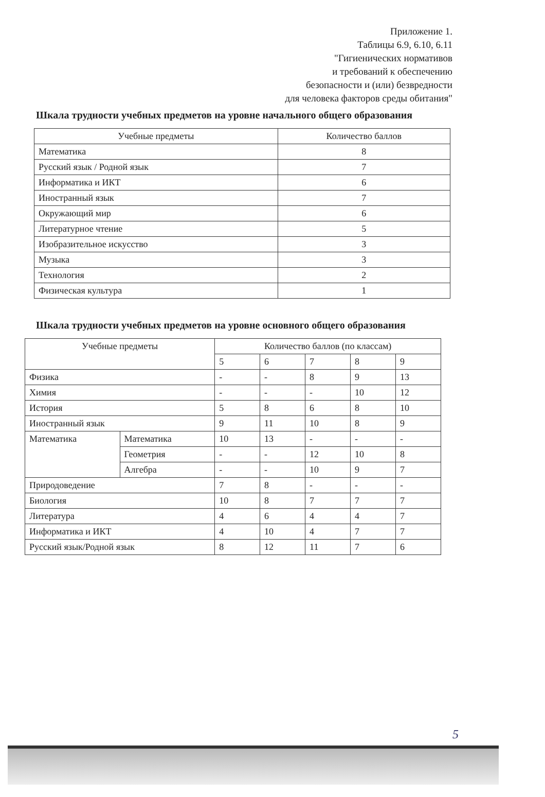Приложение 1.
Таблицы 6.9, 6.10, 6.11
"Гигиенических нормативов
и требований к обеспечению
безопасности и (или) безвредности
для человека факторов среды обитания"
Шкала трудности учебных предметов на уровне начального общего образования
| Учебные предметы | Количество баллов |
| --- | --- |
| Математика | 8 |
| Русский язык / Родной язык | 7 |
| Информатика и ИКТ | 6 |
| Иностранный язык | 7 |
| Окружающий мир | 6 |
| Литературное чтение | 5 |
| Изобразительное искусство | 3 |
| Музыка | 3 |
| Технология | 2 |
| Физическая культура | 1 |
Шкала трудности учебных предметов на уровне основного общего образования
| Учебные предметы | | Количество баллов (по классам) | | | | |
| --- | --- | --- | --- | --- | --- | --- |
| | | 5 | 6 | 7 | 8 | 9 |
| Физика | | - | - | 8 | 9 | 13 |
| Химия | | - | - | - | 10 | 12 |
| История | | 5 | 8 | 6 | 8 | 10 |
| Иностранный язык | | 9 | 11 | 10 | 8 | 9 |
| Математика | Математика | 10 | 13 | - | - | - |
| | Геометрия | - | - | 12 | 10 | 8 |
| | Алгебра | - | - | 10 | 9 | 7 |
| Природоведение | | 7 | 8 | - | - | - |
| Биология | | 10 | 8 | 7 | 7 | 7 |
| Литература | | 4 | 6 | 4 | 4 | 7 |
| Информатика и ИКТ | | 4 | 10 | 4 | 7 | 7 |
| Русский язык/Родной язык | | 8 | 12 | 11 | 7 | 6 |
5